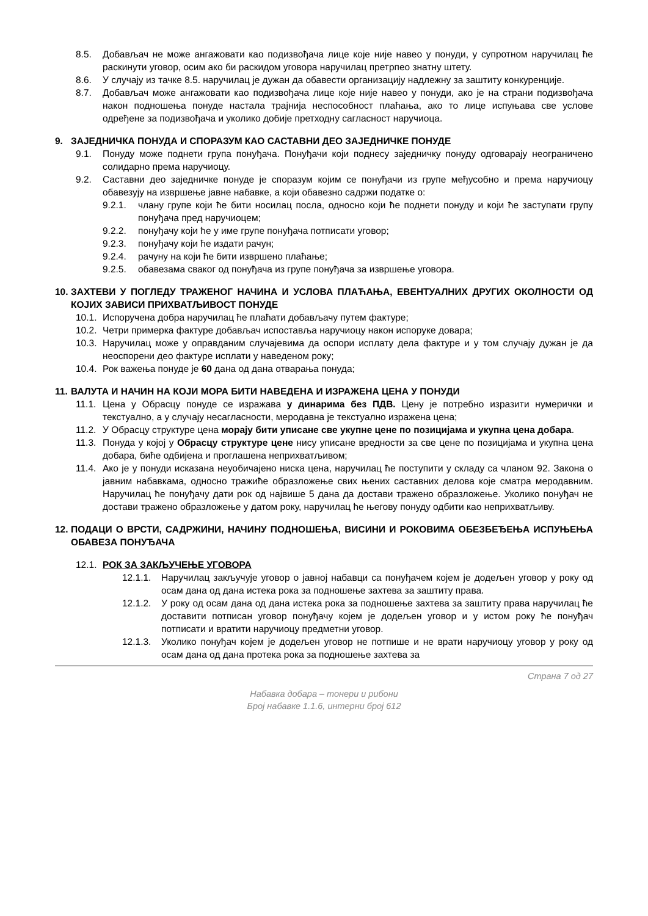8.5. Добављач не може ангажовати као подизвођача лице које није навео у понуди, у супротном наручилац ће раскинути уговор, осим ако би раскидом уговора наручилац претрпео знатну штету.
8.6. У случају из тачке 8.5. наручилац је дужан да обавести организацију надлежну за заштиту конкуренције.
8.7. Добављач може ангажовати као подизвођача лице које није навео у понуди, ако је на страни подизвођача након подношења понуде настала трајнија неспособност плаћања, ако то лице испуњава све услове одређене за подизвођача и уколико добије претходну сагласност наручиоца.
9. ЗАЈЕДНИЧКА ПОНУДА И СПОРАЗУМ КАО САСТАВНИ ДЕО ЗАЈЕДНИЧКЕ ПОНУДЕ
9.1. Понуду може поднети група понуђача. Понуђачи који поднесу заједничку понуду одговарају неограничено солидарно према наручиоцу.
9.2. Саставни део заједничке понуде је споразум којим се понуђачи из групе међусобно и према наручиоцу обавезују на извршење јавне набавке, а који обавезно садржи податке о:
9.2.1. члану групе који ће бити носилац посла, односно који ће поднети понуду и који ће заступати групу понуђача пред наручиоцем;
9.2.2. понуђачу који ће у име групе понуђача потписати уговор;
9.2.3. понуђачу који ће издати рачун;
9.2.4. рачуну на који ће бити извршено плаћање;
9.2.5. обавезама сваког од понуђача из групе понуђача за извршење уговора.
10. ЗАХТЕВИ У ПОГЛЕДУ ТРАЖЕНОГ НАЧИНА И УСЛОВА ПЛАЋАЊА, ЕВЕНТУАЛНИХ ДРУГИХ ОКОЛНОСТИ ОД КОЈИХ ЗАВИСИ ПРИХВАТЉИВОСТ ПОНУДЕ
10.1. Испоручена добра наручилац ће плаћати добављачу путем фактуре;
10.2. Четри примерка фактуре добављач испоставља наручиоцу након испоруке довара;
10.3. Наручилац може у оправданим случајевима да оспори исплату дела фактуре и у том случају дужан је да неоспорени део фактуре исплати у наведеном року;
10.4. Рок важења понуде је 60 дана од дана отварања понуда;
11. ВАЛУТА И НАЧИН НА КОЈИ МОРА БИТИ НАВЕДЕНА И ИЗРАЖЕНА ЦЕНА У ПОНУДИ
11.1. Цена у Обрасцу понуде се изражава у динарима без ПДВ. Цену је потребно изразити нумерички и текстуално, а у случају несагласности, меродавна је текстуално изражена цена;
11.2. У Обрасцу структуре цена морају бити уписане све укупне цене по позицијама и укупна цена добара.
11.3. Понуда у којој у Обрасцу структуре цене нису уписане вредности за све цене по позицијама и укупна цена добара, биће одбијена и проглашена неприхватљивом;
11.4. Ако је у понуди исказана неуобичајено ниска цена, наручилац ће поступити у складу са чланом 92. Закона о јавним набавкама, односно тражиће образложење свих њених саставних делова које сматра меродавним. Наручилац ће понуђачу дати рок од највише 5 дана да достави тражено образложење. Уколико понуђач не достави тражено образложење у датом року, наручилац ће његову понуду одбити као неприхватљиву.
12. ПОДАЦИ О ВРСТИ, САДРЖИНИ, НАЧИНУ ПОДНОШЕЊА, ВИСИНИ И РОКОВИМА ОБЕЗБЕЂЕЊА ИСПУЊЕЊА ОБАВЕЗА ПОНУЂАЧА
12.1. РОК ЗА ЗАКЉУЧЕЊЕ УГОВОРА
12.1.1. Наручилац закључује уговор о јавној набавци са понуђачем којем је додељен уговор у року од осам дана од дана истека рока за подношење захтева за заштиту права.
12.1.2. У року од осам дана од дана истека рока за подношење захтева за заштиту права наручилац ће доставити потписан уговор понуђачу којем је додељен уговор и у истом року ће понуђач потписати и вратити наручиоцу предметни уговор.
12.1.3. Уколико понуђач којем је додељен уговор не потпише и не врати наручиоцу уговор у року од осам дана од дана протека рока за подношење захтева за
Страна 7 од 27
Набавка добара – тонери и рибони
Број набавке 1.1.6, интерни број 612